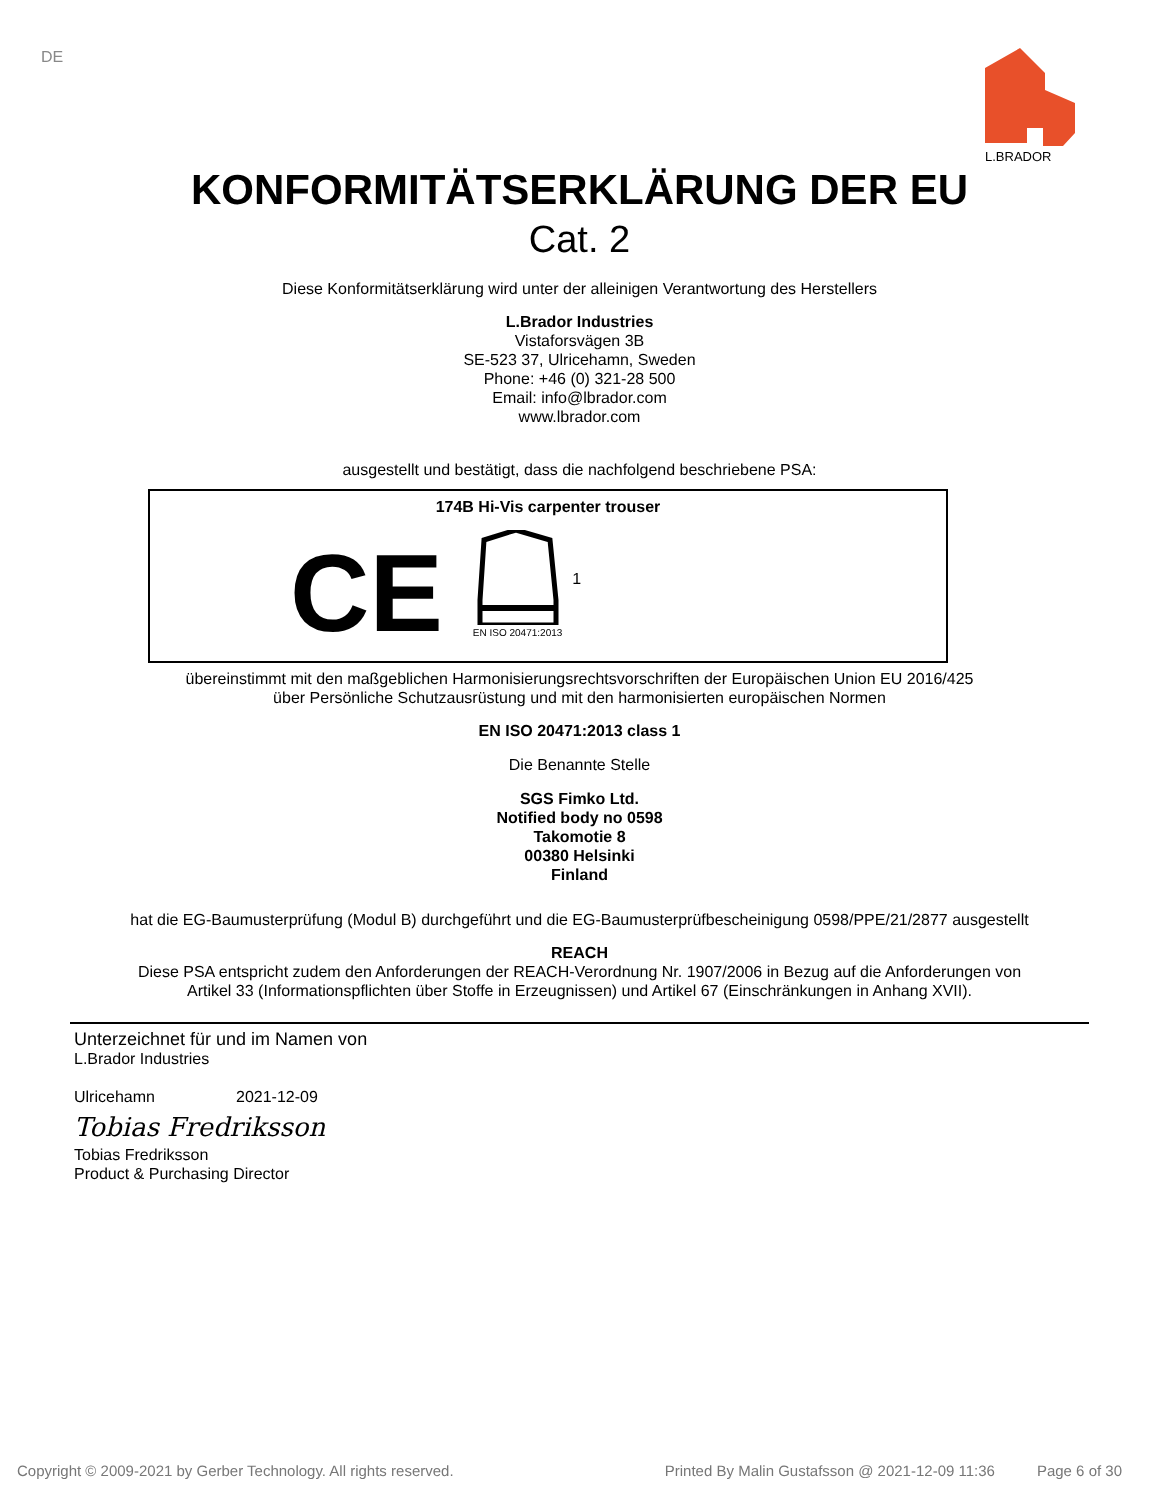DE
L.BRADOR
KONFORMITÄTSERKLÄRUNG DER EU
Cat. 2
Diese Konformitätserklärung wird unter der alleinigen Verantwortung des Herstellers
L.Brador Industries
Vistaforsvägen 3B
SE-523 37, Ulricehamn, Sweden
Phone: +46 (0) 321-28 500
Email: info@lbrador.com
www.lbrador.com
ausgestellt und bestätigt, dass die nachfolgend beschriebene PSA:
174B Hi-Vis carpenter trouser
CE
EN ISO 20471:2013
1
übereinstimmt mit den maßgeblichen Harmonisierungsrechtsvorschriften der Europäischen Union EU 2016/425
über Persönliche Schutzausrüstung und mit den harmonisierten europäischen Normen
EN ISO 20471:2013 class 1
Die Benannte Stelle
SGS Fimko Ltd.
Notified body no 0598
Takomotie 8
00380 Helsinki
Finland
hat die EG-Baumusterprüfung (Modul B) durchgeführt und die EG-Baumusterprüfbescheinigung 0598/PPE/21/2877 ausgestellt
REACH
Diese PSA entspricht zudem den Anforderungen der REACH-Verordnung Nr. 1907/2006 in Bezug auf die Anforderungen von
Artikel 33 (Informationspflichten über Stoffe in Erzeugnissen) und Artikel 67 (Einschränkungen in Anhang XVII).
Unterzeichnet für und im Namen von
L.Brador Industries
Ulricehamn 2021-12-09
Tobias Fredriksson
Tobias Fredriksson
Product & Purchasing Director
Copyright © 2009-2021 by Gerber Technology. All rights reserved. Printed By Malin Gustafsson @ 2021-12-09 11:36 Page 6 of 30